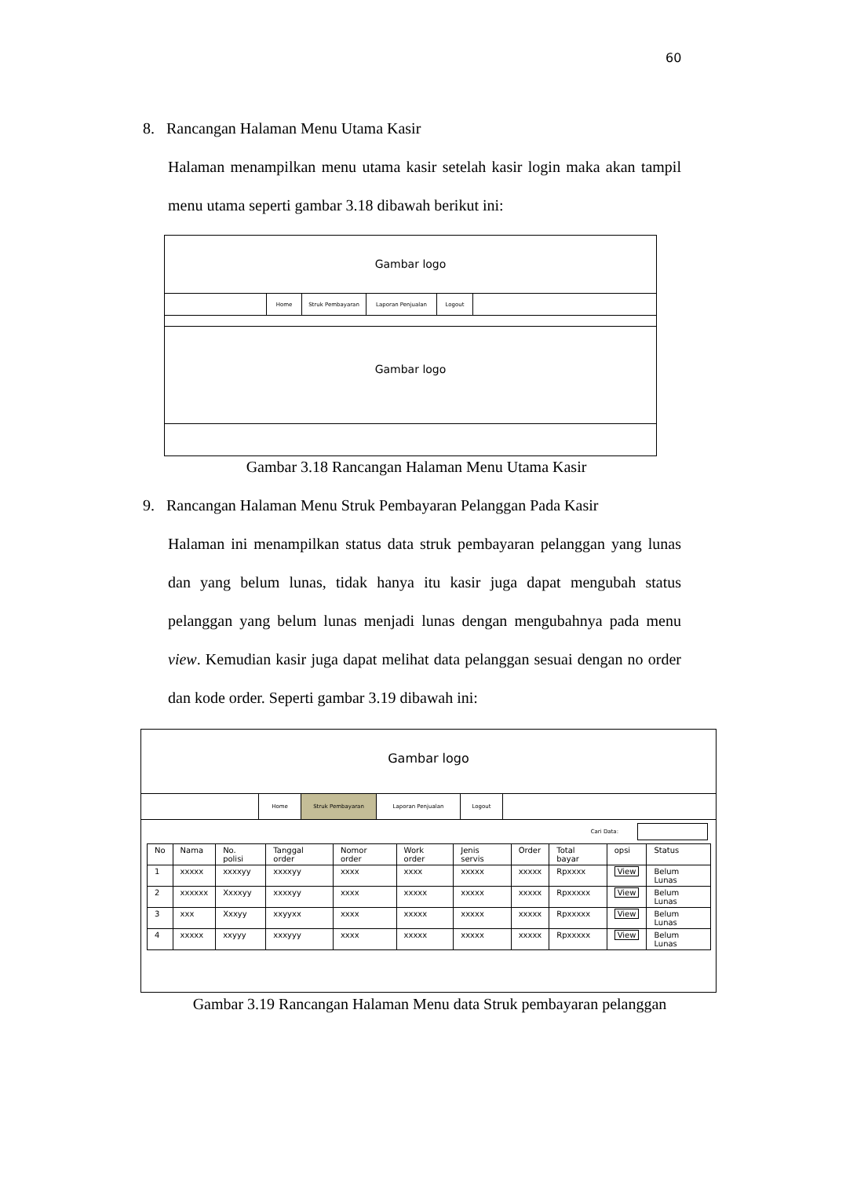60
8. Rancangan Halaman Menu Utama Kasir
Halaman menampilkan menu utama kasir setelah kasir login maka akan tampil menu utama seperti gambar 3.18 dibawah berikut ini:
Gambar logo
Home Struk Pembayaran Laporan Penjualan Logout
Gambar logo
Gambar 3.18 Rancangan Halaman Menu Utama Kasir
9. Rancangan Halaman Menu Struk Pembayaran Pelanggan Pada Kasir
Halaman ini menampilkan status data struk pembayaran pelanggan yang lunas dan yang belum lunas, tidak hanya itu kasir juga dapat mengubah status pelanggan yang belum lunas menjadi lunas dengan mengubahnya pada menu view. Kemudian kasir juga dapat melihat data pelanggan sesuai dengan no order dan kode order. Seperti gambar 3.19 dibawah ini:
Gambar logo
Home Struk Pembayaran Laporan Penjualan Logout
Cari Data:
| No | Nama | No. polisi | Tanggal order | Nomor order | Work order | Jenis servis | Order | Total bayar | opsi | Status |
| --- | --- | --- | --- | --- | --- | --- | --- | --- | --- | --- |
| 1 | xxxxx | xxxxyy | xxxxyy | xxxx | xxxx | xxxxx | xxxxx | Rpxxxx | View | Belum Lunas |
| 2 | xxxxxx | Xxxxyy | xxxxyy | xxxx | xxxxx | xxxxx | xxxxx | Rpxxxxx | View | Belum Lunas |
| 3 | xxx | Xxxyy | xxyyxx | xxxx | xxxxx | xxxxx | xxxxx | Rpxxxxx | View | Belum Lunas |
| 4 | xxxxx | xxyyy | xxxyyy | xxxx | xxxxx | xxxxx | xxxxx | Rpxxxxx | View | Belum Lunas |
Gambar 3.19 Rancangan Halaman Menu data Struk pembayaran pelanggan